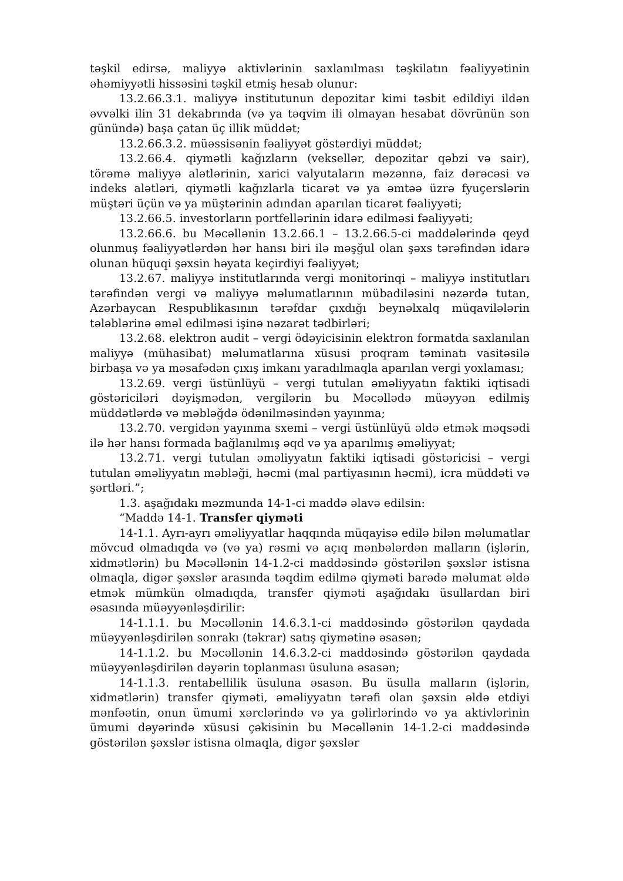təşkil edirsə, maliyyə aktivlərinin saxlanılması təşkilatın fəaliyyətinin əhəmiyyətli hissəsini təşkil etmiş hesab olunur:
13.2.66.3.1. maliyyə institutunun depozitar kimi təsbit edildiyi ildən əvvəlki ilin 31 dekabrında (və ya təqvim ili olmayan hesabat dövrünün son günündə) başa çatan üç illik müddət;
13.2.66.3.2. müəssisənin fəaliyyət göstərdiyi müddət;
13.2.66.4. qiymətli kağızların (veksellər, depozitar qəbzi və sair), törəmə maliyyə alətlərinin, xarici valyutaların məzənnə, faiz dərəcəsi və indeks alətləri, qiymətli kağızlarla ticarət və ya əmtəə üzrə fyuçerslərin müştəri üçün və ya müştərinin adından aparılan ticarət fəaliyyəti;
13.2.66.5. investorların portfellərinin idarə edilməsi fəaliyyəti;
13.2.66.6. bu Məcəllənin 13.2.66.1 – 13.2.66.5-ci maddələrində qeyd olunmuş fəaliyyətlərdən hər hansı biri ilə məşğul olan şəxs tərəfindən idarə olunan hüquqi şəxsin həyata keçirdiyi fəaliyyət;
13.2.67. maliyyə institutlarında vergi monitorinqi – maliyyə institutları tərəfindən vergi və maliyyə məlumatlarının mübadiləsini nəzərdə tutan, Azərbaycan Respublikasının tərəfdar çıxdığı beynəlxalq müqavilələrin tələblərinə əməl edilməsi işinə nəzarət tədbirləri;
13.2.68. elektron audit – vergi ödəyicisinin elektron formatda saxlanılan maliyyə (mühasibat) məlumatlarına xüsusi proqram təminatı vasitəsilə birbaşa və ya məsafədən çıxış imkanı yaradılmaqla aparılan vergi yoxlaması;
13.2.69. vergi üstünlüyü – vergi tutulan əməliyyatın faktiki iqtisadi göstəriciləri dəyişmədən, vergilərin bu Məcəllədə müəyyən edilmiş müddətlərdə və məbləğdə ödənilməsindən yayınma;
13.2.70. vergidən yayınma sxemi – vergi üstünlüyü əldə etmək məqsədi ilə hər hansı formada bağlanılmış əqd və ya aparılmış əməliyyat;
13.2.71. vergi tutulan əməliyyatın faktiki iqtisadi göstəricisi – vergi tutulan əməliyyatın məbləği, həcmi (mal partiyasının həcmi), icra müddəti və şərtləri.”;
1.3. aşağıdakı məzmunda 14-1-ci maddə əlavə edilsin:
“Maddə 14-1. Transfer qiyməti
14-1.1. Ayrı-ayrı əməliyyatlar haqqında müqayisə edilə bilən məlumatlar mövcud olmadıqda və (və ya) rəsmi və açıq mənbələrdən malların (işlərin, xidmətlərin) bu Məcəllənin 14-1.2-ci maddəsində göstərilən şəxslər istisna olmaqla, digər şəxslər arasında təqdim edilmə qiyməti barədə məlumat əldə etmək mümkün olmadıqda, transfer qiyməti aşağıdakı üsullardan biri əsasında müəyyənləşdirilir:
14-1.1.1. bu Məcəllənin 14.6.3.1-ci maddəsində göstərilən qaydada müəyyənləşdirilən sonrakı (təkrar) satış qiymətinə əsasən;
14-1.1.2. bu Məcəllənin 14.6.3.2-ci maddəsində göstərilən qaydada müəyyənləşdirilən dəyərin toplanması üsuluna əsasən;
14-1.1.3. rentabellilik üsuluna əsasən. Bu üsulla malların (işlərin, xidmətlərin) transfer qiyməti, əməliyyatın tərəfi olan şəxsin əldə etdiyi mənfəətin, onun ümumi xərclərində və ya gəlirlərində və ya aktivlərinin ümumi dəyərində xüsusi çəkisinin bu Məcəllənin 14-1.2-ci maddəsində göstərilən şəxslər istisna olmaqla, digər şəxslər